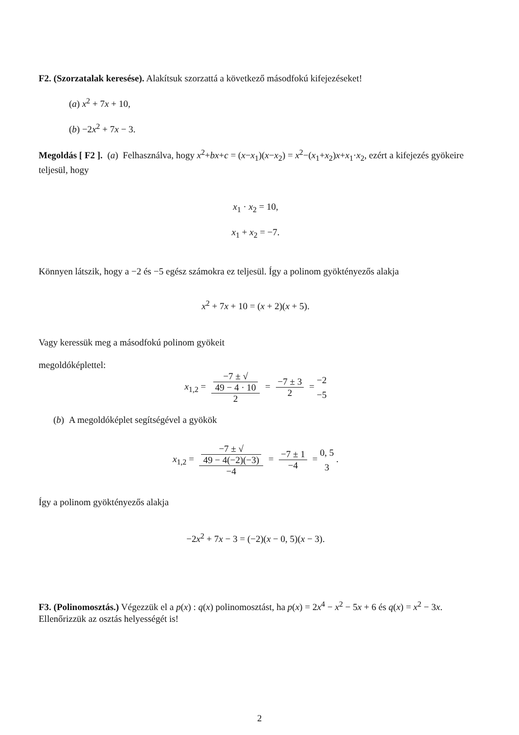F2. (Szorzatalak keresése). Alakítsuk szorzattá a következő másodfokú kifejezéseket!
(a) x<sup>2</sup> + 7x + 10,
(b) −2x<sup>2</sup> + 7x − 3.
Megoldás [ F2 ]. (a) Felhasználva, hogy x<sup>2</sup>+bx+c = (x−x<sub>1</sub>)(x−x<sub>2</sub>) = x<sup>2</sup>−(x<sub>1</sub>+x<sub>2</sub>)x+x<sub>1</sub>·x<sub>2</sub>, ezért a kifejezés gyökeire teljesül, hogy
x<sub>1</sub> · x<sub>2</sub> = 10,
x<sub>1</sub> + x<sub>2</sub> = −7.
Könnyen látszik, hogy a −2 és −5 egész számokra ez teljesül. Így a polinom gyöktényezős alakja
x<sup>2</sup> + 7x + 10 = (x + 2)(x + 5).
Vagy keressük meg a másodfokú polinom gyökeit
megoldóképlettel:
x<sub>1,2</sub> = −7 ± √
49 − 4 · 10 2 = −7 ± 3 2 = −2
−5
(b) A megoldóképlet segítségével a gyökök
x<sub>1,2</sub> = −7 ± √
49 − 4(−2)(−3) −4 = −7 ± 1 −4 = 0, 5
3 .
Így a polinom gyöktényezős alakja
−2x<sup>2</sup> + 7x − 3 = (−2)(x − 0, 5)(x − 3).
F3. (Polinomosztás.) Végezzük el a p(x) : q(x) polinomosztást, ha p(x) = 2x<sup>4</sup> − x<sup>2</sup> − 5x + 6 és q(x) = x<sup>2</sup> − 3x. Ellenőrizzük az osztás helyességét is!
2